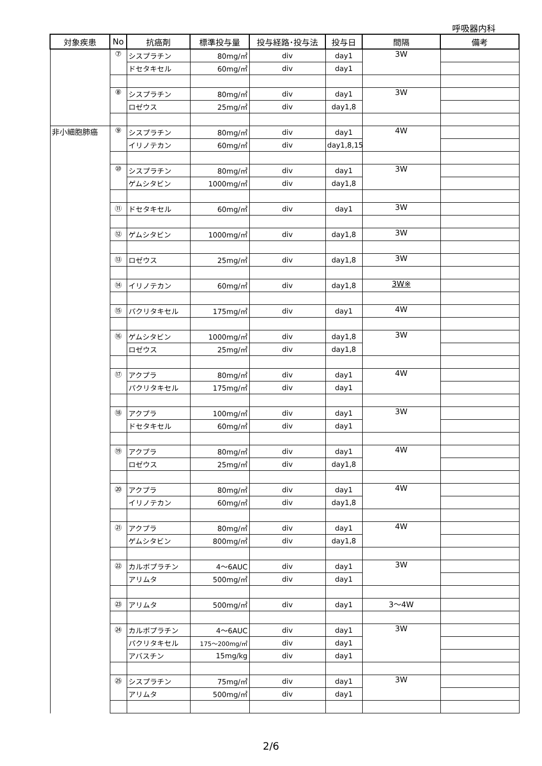呼吸器内科
| 対象疾患 | No | 抗癌剤 | 標準投与量 | 投与経路･投与法 | 投与日 | 間隔 | 備考 |
| --- | --- | --- | --- | --- | --- | --- | --- |
| | ⑦ | シスプラチン | 80mg/㎡ | div | day1 | 3W | |
| | | ドセタキセル | 60mg/㎡ | div | day1 | | |
| | ⑧ | シスプラチン | 80mg/㎡ | div | day1 | 3W | |
| | | ロゼウス | 25mg/㎡ | div | day1,8 | | |
| 非小細胞肺癌 | ⑨ | シスプラチン | 80mg/㎡ | div | day1 | 4W | |
| | | イリノテカン | 60mg/㎡ | div | day1,8,15 | | |
| | ⑩ | シスプラチン | 80mg/㎡ | div | day1 | 3W | |
| | | ゲムシタビン | 1000mg/㎡ | div | day1,8 | | |
| | ⑪ | ドセタキセル | 60mg/㎡ | div | day1 | 3W | |
| | ⑫ | ゲムシタビン | 1000mg/㎡ | div | day1,8 | 3W | |
| | ⑬ | ロゼウス | 25mg/㎡ | div | day1,8 | 3W | |
| | ⑭ | イリノテカン | 60mg/㎡ | div | day1,8 | 3W※ | |
| | ⑮ | パクリタキセル | 175mg/㎡ | div | day1 | 4W | |
| | ⑯ | ゲムシタビン | 1000mg/㎡ | div | day1,8 | 3W | |
| | | ロゼウス | 25mg/㎡ | div | day1,8 | | |
| | ⑰ | アクプラ | 80mg/㎡ | div | day1 | 4W | |
| | | パクリタキセル | 175mg/㎡ | div | day1 | | |
| | ⑱ | アクプラ | 100mg/㎡ | div | day1 | 3W | |
| | | ドセタキセル | 60mg/㎡ | div | day1 | | |
| | ⑲ | アクプラ | 80mg/㎡ | div | day1 | 4W | |
| | | ロゼウス | 25mg/㎡ | div | day1,8 | | |
| | ⑳ | アクプラ | 80mg/㎡ | div | day1 | 4W | |
| | | イリノテカン | 60mg/㎡ | div | day1,8 | | |
| | ㉑ | アクプラ | 80mg/㎡ | div | day1 | 4W | |
| | | ゲムシタビン | 800mg/㎡ | div | day1,8 | | |
| | ㉒ | カルボプラチン | 4～6AUC | div | day1 | 3W | |
| | | アリムタ | 500mg/㎡ | div | day1 | | |
| | ㉓ | アリムタ | 500mg/㎡ | div | day1 | 3～4W | |
| | ㉔ | カルボプラチン | 4～6AUC | div | day1 | 3W | |
| | | パクリタキセル | 175～200mg/㎡ | div | day1 | | |
| | | アバスチン | 15mg/kg | div | day1 | | |
| | ㉕ | シスプラチン | 75mg/㎡ | div | day1 | 3W | |
| | | アリムタ | 500mg/㎡ | div | day1 | | |
2/6